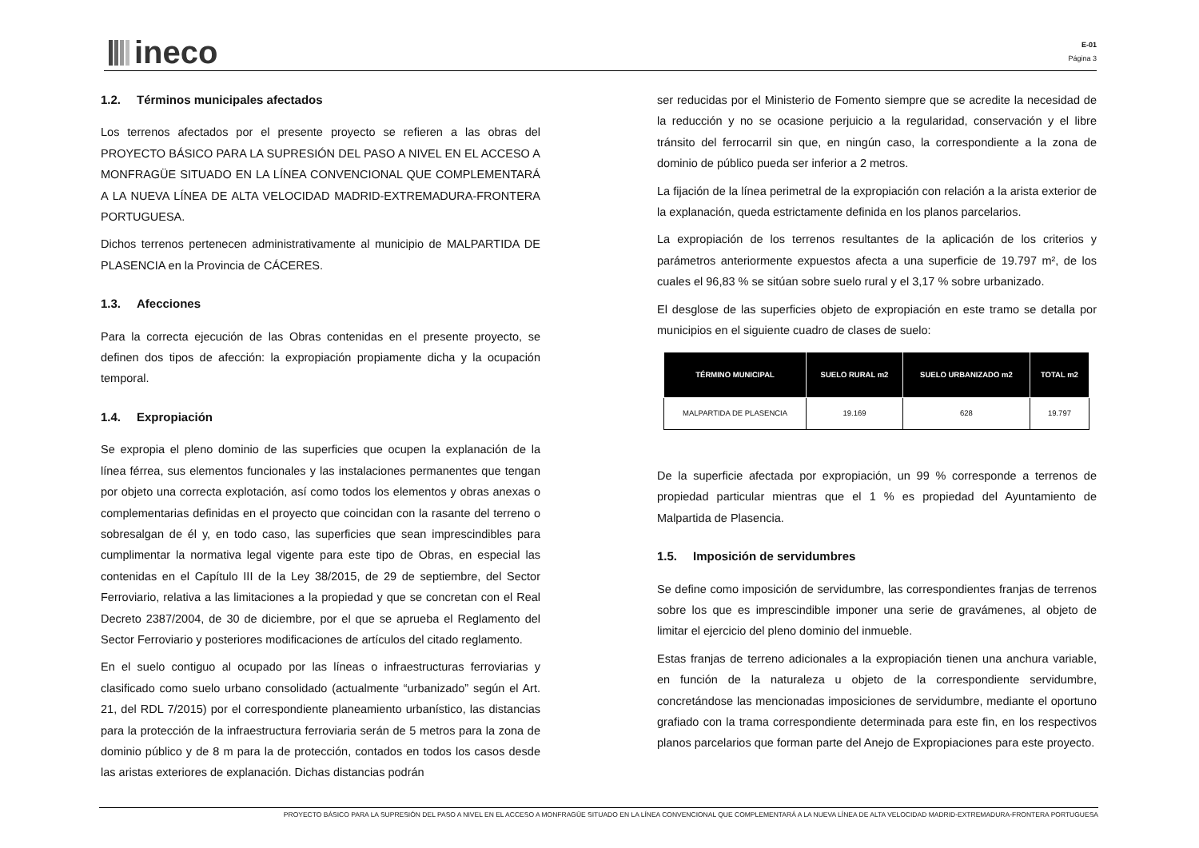ineco
E-01
Página 3
1.2. Términos municipales afectados
Los terrenos afectados por el presente proyecto se refieren a las obras del PROYECTO BÁSICO PARA LA SUPRESIÓN DEL PASO A NIVEL EN EL ACCESO A MONFRAGÜE SITUADO EN LA LÍNEA CONVENCIONAL QUE COMPLEMENTARÁ A LA NUEVA LÍNEA DE ALTA VELOCIDAD MADRID-EXTREMADURA-FRONTERA PORTUGUESA.
Dichos terrenos pertenecen administrativamente al municipio de MALPARTIDA DE PLASENCIA en la Provincia de CÁCERES.
1.3. Afecciones
Para la correcta ejecución de las Obras contenidas en el presente proyecto, se definen dos tipos de afección: la expropiación propiamente dicha y la ocupación temporal.
1.4. Expropiación
Se expropia el pleno dominio de las superficies que ocupen la explanación de la línea férrea, sus elementos funcionales y las instalaciones permanentes que tengan por objeto una correcta explotación, así como todos los elementos y obras anexas o complementarias definidas en el proyecto que coincidan con la rasante del terreno o sobresalgan de él y, en todo caso, las superficies que sean imprescindibles para cumplimentar la normativa legal vigente para este tipo de Obras, en especial las contenidas en el Capítulo III de la Ley 38/2015, de 29 de septiembre, del Sector Ferroviario, relativa a las limitaciones a la propiedad y que se concretan con el Real Decreto 2387/2004, de 30 de diciembre, por el que se aprueba el Reglamento del Sector Ferroviario y posteriores modificaciones de artículos del citado reglamento.
En el suelo contiguo al ocupado por las líneas o infraestructuras ferroviarias y clasificado como suelo urbano consolidado (actualmente “urbanizado” según el Art. 21, del RDL 7/2015) por el correspondiente planeamiento urbanístico, las distancias para la protección de la infraestructura ferroviaria serán de 5 metros para la zona de dominio público y de 8 m para la de protección, contados en todos los casos desde las aristas exteriores de explanación. Dichas distancias podrán
ser reducidas por el Ministerio de Fomento siempre que se acredite la necesidad de la reducción y no se ocasione perjuicio a la regularidad, conservación y el libre tránsito del ferrocarril sin que, en ningún caso, la correspondiente a la zona de dominio de público pueda ser inferior a 2 metros.
La fijación de la línea perimetral de la expropiación con relación a la arista exterior de la explanación, queda estrictamente definida en los planos parcelarios.
La expropiación de los terrenos resultantes de la aplicación de los criterios y parámetros anteriormente expuestos afecta a una superficie de 19.797 m², de los cuales el 96,83 % se sitúan sobre suelo rural y el 3,17 % sobre urbanizado.
El desglose de las superficies objeto de expropiación en este tramo se detalla por municipios en el siguiente cuadro de clases de suelo:
| TÉRMINO MUNICIPAL | SUELO RURAL m2 | SUELO URBANIZADO m2 | TOTAL m2 |
| --- | --- | --- | --- |
| MALPARTIDA DE PLASENCIA | 19.169 | 628 | 19.797 |
De la superficie afectada por expropiación, un 99 % corresponde a terrenos de propiedad particular mientras que el 1 % es propiedad del Ayuntamiento de Malpartida de Plasencia.
1.5. Imposición de servidumbres
Se define como imposición de servidumbre, las correspondientes franjas de terrenos sobre los que es imprescindible imponer una serie de gravámenes, al objeto de limitar el ejercicio del pleno dominio del inmueble.
Estas franjas de terreno adicionales a la expropiación tienen una anchura variable, en función de la naturaleza u objeto de la correspondiente servidumbre, concretándose las mencionadas imposiciones de servidumbre, mediante el oportuno grafiado con la trama correspondiente determinada para este fin, en los respectivos planos parcelarios que forman parte del Anejo de Expropiaciones para este proyecto.
PROYECTO BÁSICO PARA LA SUPRESIÓN DEL PASO A NIVEL EN EL ACCESO A MONFRAGÜE SITUADO EN LA LÍNEA CONVENCIONAL QUE COMPLEMENTARÁ A LA NUEVA LÍNEA DE ALTA VELOCIDAD MADRID-EXTREMADURA-FRONTERA PORTUGUESA